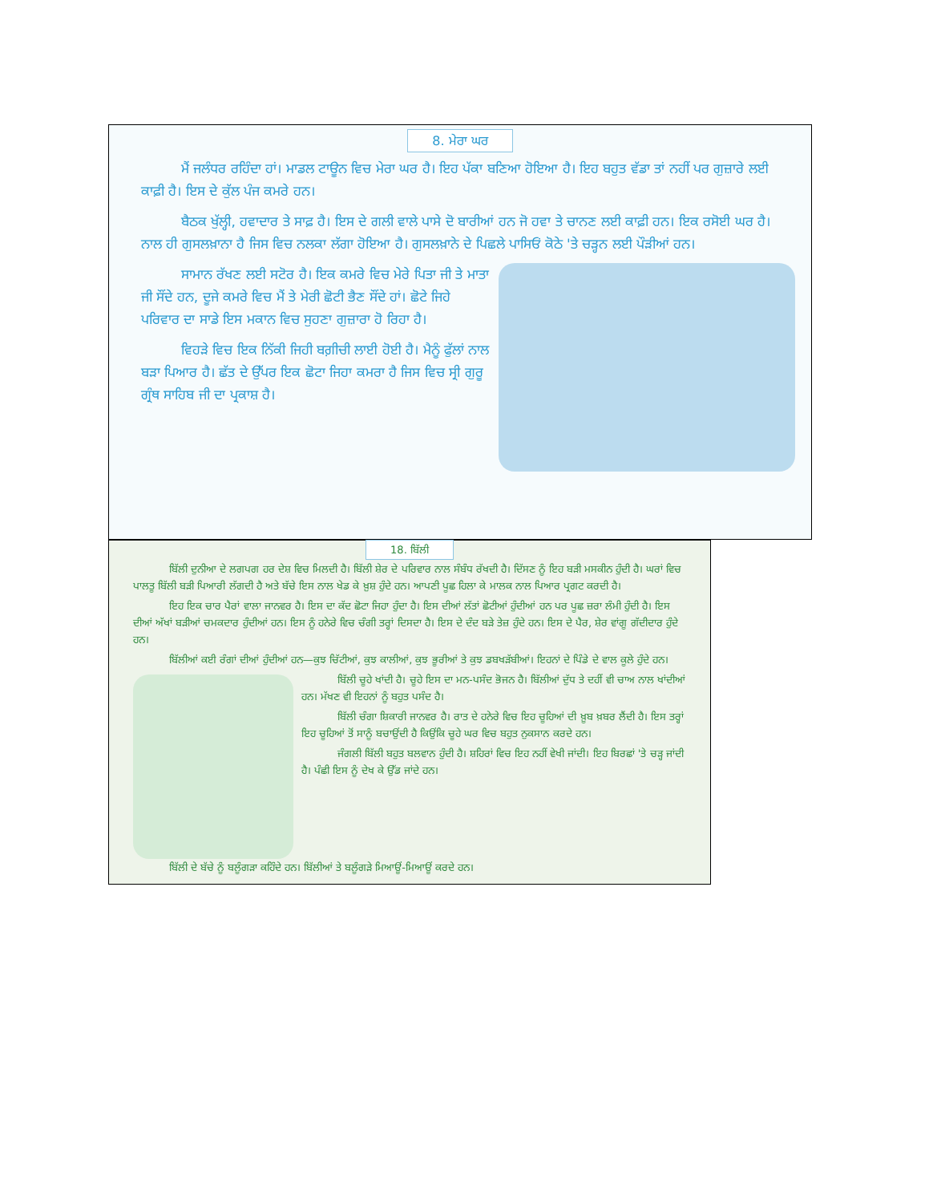8. ਮੇਰਾ ਘਰ
ਮੈਂ ਜਲੰਧਰ ਰਹਿੰਦਾ ਹਾਂ। ਮਾਡਲ ਟਾਊਨ ਵਿਚ ਮੇਰਾ ਘਰ ਹੈ। ਇਹ ਪੱਕਾ ਬਣਿਆ ਹੋਇਆ ਹੈ। ਇਹ ਬਹੁਤ ਵੱਡਾ ਤਾਂ ਨਹੀਂ ਪਰ ਗੁਜ਼ਾਰੇ ਲਈ ਕਾਫ਼ੀ ਹੈ। ਇਸ ਦੇ ਕੁੱਲ ਪੰਜ ਕਮਰੇ ਹਨ।
ਬੈਠਕ ਖੁੱਲ੍ਹੀ, ਹਵਾਦਾਰ ਤੇ ਸਾਫ਼ ਹੈ। ਇਸ ਦੇ ਗਲੀ ਵਾਲੇ ਪਾਸੇ ਦੋ ਬਾਰੀਆਂ ਹਨ ਜੋ ਹਵਾ ਤੇ ਚਾਨਣ ਲਈ ਕਾਫ਼ੀ ਹਨ। ਇਕ ਰਸੋਈ ਘਰ ਹੈ। ਨਾਲ ਹੀ ਗੁਸਲਖ਼ਾਨਾ ਹੈ ਜਿਸ ਵਿਚ ਨਲਕਾ ਲੱਗਾ ਹੋਇਆ ਹੈ। ਗੁਸਲਖ਼ਾਨੇ ਦੇ ਪਿਛਲੇ ਪਾਸਿਓਂ ਕੋਠੇ 'ਤੇ ਚੜ੍ਹਨ ਲਈ ਪੌੜੀਆਂ ਹਨ।
ਸਾਮਾਨ ਰੱਖਣ ਲਈ ਸਟੋਰ ਹੈ। ਇਕ ਕਮਰੇ ਵਿਚ ਮੇਰੇ ਪਿਤਾ ਜੀ ਤੇ ਮਾਤਾ ਜੀ ਸੌਂਦੇ ਹਨ, ਦੂਜੇ ਕਮਰੇ ਵਿਚ ਮੈਂ ਤੇ ਮੇਰੀ ਛੋਟੀ ਭੈਣ ਸੌਂਦੇ ਹਾਂ। ਛੋਟੇ ਜਿਹੇ ਪਰਿਵਾਰ ਦਾ ਸਾਡੇ ਇਸ ਮਕਾਨ ਵਿਚ ਸੁਹਣਾ ਗੁਜ਼ਾਰਾ ਹੋ ਰਿਹਾ ਹੈ।
ਵਿਹੜੇ ਵਿਚ ਇਕ ਨਿੱਕੀ ਜਿਹੀ ਬਗ਼ੀਚੀ ਲਾਈ ਹੋਈ ਹੈ। ਮੈਨੂੰ ਫੁੱਲਾਂ ਨਾਲ ਬੜਾ ਪਿਆਰ ਹੈ। ਛੱਤ ਦੇ ਉੱਪਰ ਇਕ ਛੋਟਾ ਜਿਹਾ ਕਮਰਾ ਹੈ ਜਿਸ ਵਿਚ ਸ੍ਰੀ ਗੁਰੂ ਗ੍ਰੰਥ ਸਾਹਿਬ ਜੀ ਦਾ ਪ੍ਰਕਾਸ਼ ਹੈ।
18. ਬਿੱਲੀ
ਬਿੱਲੀ ਦੁਨੀਆ ਦੇ ਲਗਪਗ ਹਰ ਦੇਸ਼ ਵਿਚ ਮਿਲਦੀ ਹੈ। ਬਿੱਲੀ ਸ਼ੇਰ ਦੇ ਪਰਿਵਾਰ ਨਾਲ ਸੰਬੰਧ ਰੱਖਦੀ ਹੈ। ਦਿੱਸਣ ਨੂੰ ਇਹ ਬੜੀ ਮਸਕੀਨ ਹੁੰਦੀ ਹੈ। ਘਰਾਂ ਵਿਚ ਪਾਲਤੂ ਬਿੱਲੀ ਬੜੀ ਪਿਆਰੀ ਲੱਗਦੀ ਹੈ ਅਤੇ ਬੱਚੇ ਇਸ ਨਾਲ ਖੇਡ ਕੇ ਖ਼ੁਸ਼ ਹੁੰਦੇ ਹਨ। ਆਪਣੀ ਪੂਛ ਹਿਲਾ ਕੇ ਮਾਲਕ ਨਾਲ ਪਿਆਰ ਪ੍ਰਗਟ ਕਰਦੀ ਹੈ।
ਇਹ ਇਕ ਚਾਰ ਪੈਰਾਂ ਵਾਲਾ ਜਾਨਵਰ ਹੈ। ਇਸ ਦਾ ਕੱਦ ਛੋਟਾ ਜਿਹਾ ਹੁੰਦਾ ਹੈ। ਇਸ ਦੀਆਂ ਲੱਤਾਂ ਛੋਟੀਆਂ ਹੁੰਦੀਆਂ ਹਨ ਪਰ ਪੂਛ ਜ਼ਰਾ ਲੰਮੀ ਹੁੰਦੀ ਹੈ। ਇਸ ਦੀਆਂ ਅੱਖਾਂ ਬੜੀਆਂ ਚਮਕਦਾਰ ਹੁੰਦੀਆਂ ਹਨ। ਇਸ ਨੂੰ ਹਨੇਰੇ ਵਿਚ ਚੰਗੀ ਤਰ੍ਹਾਂ ਦਿਸਦਾ ਹੈ। ਇਸ ਦੇ ਦੰਦ ਬੜੇ ਤੇਜ਼ ਹੁੰਦੇ ਹਨ। ਇਸ ਦੇ ਪੈਰ, ਸ਼ੇਰ ਵਾਂਗੂ ਗੱਦੀਦਾਰ ਹੁੰਦੇ ਹਨ।
ਬਿੱਲੀਆਂ ਕਈ ਰੰਗਾਂ ਦੀਆਂ ਹੁੰਦੀਆਂ ਹਨ—ਕੁਝ ਚਿੱਟੀਆਂ, ਕੁਝ ਕਾਲੀਆਂ, ਕੁਝ ਭੂਰੀਆਂ ਤੇ ਕੁਝ ਡਬਖੜੱਬੀਆਂ। ਇਹਨਾਂ ਦੇ ਪਿੰਡੇ ਦੇ ਵਾਲ ਕੂਲੇ ਹੁੰਦੇ ਹਨ।
ਬਿੱਲੀ ਚੂਹੇ ਖਾਂਦੀ ਹੈ। ਚੂਹੇ ਇਸ ਦਾ ਮਨ-ਪਸੰਦ ਭੋਜਨ ਹੈ। ਬਿੱਲੀਆਂ ਦੁੱਧ ਤੇ ਦਹੀਂ ਵੀ ਚਾਅ ਨਾਲ ਖਾਂਦੀਆਂ ਹਨ। ਮੱਖਣ ਵੀ ਇਹਨਾਂ ਨੂੰ ਬਹੁਤ ਪਸੰਦ ਹੈ।
ਬਿੱਲੀ ਚੰਗਾ ਸ਼ਿਕਾਰੀ ਜਾਨਵਰ ਹੈ। ਰਾਤ ਦੇ ਹਨੇਰੇ ਵਿਚ ਇਹ ਚੂਹਿਆਂ ਦੀ ਖ਼ੂਬ ਖ਼ਬਰ ਲੈਂਦੀ ਹੈ। ਇਸ ਤਰ੍ਹਾਂ ਇਹ ਚੂਹਿਆਂ ਤੋਂ ਸਾਨੂੰ ਬਚਾਉਂਦੀ ਹੈ ਕਿਉਂਕਿ ਚੂਹੇ ਘਰ ਵਿਚ ਬਹੁਤ ਨੁਕਸਾਨ ਕਰਦੇ ਹਨ।
ਜੰਗਲੀ ਬਿੱਲੀ ਬਹੁਤ ਬਲਵਾਨ ਹੁੰਦੀ ਹੈ। ਸ਼ਹਿਰਾਂ ਵਿਚ ਇਹ ਨਹੀਂ ਵੇਖੀ ਜਾਂਦੀ। ਇਹ ਬਿਰਛਾਂ 'ਤੇ ਚੜ੍ਹ ਜਾਂਦੀ ਹੈ। ਪੰਛੀ ਇਸ ਨੂੰ ਦੇਖ ਕੇ ਉੱਡ ਜਾਂਦੇ ਹਨ।
ਬਿੱਲੀ ਦੇ ਬੱਚੇ ਨੂੰ ਬਲੂੰਗੜਾ ਕਹਿੰਦੇ ਹਨ। ਬਿੱਲੀਆਂ ਤੇ ਬਲੂੰਗੜੇ ਮਿਆਊਂ-ਮਿਆਊਂ ਕਰਦੇ ਹਨ।